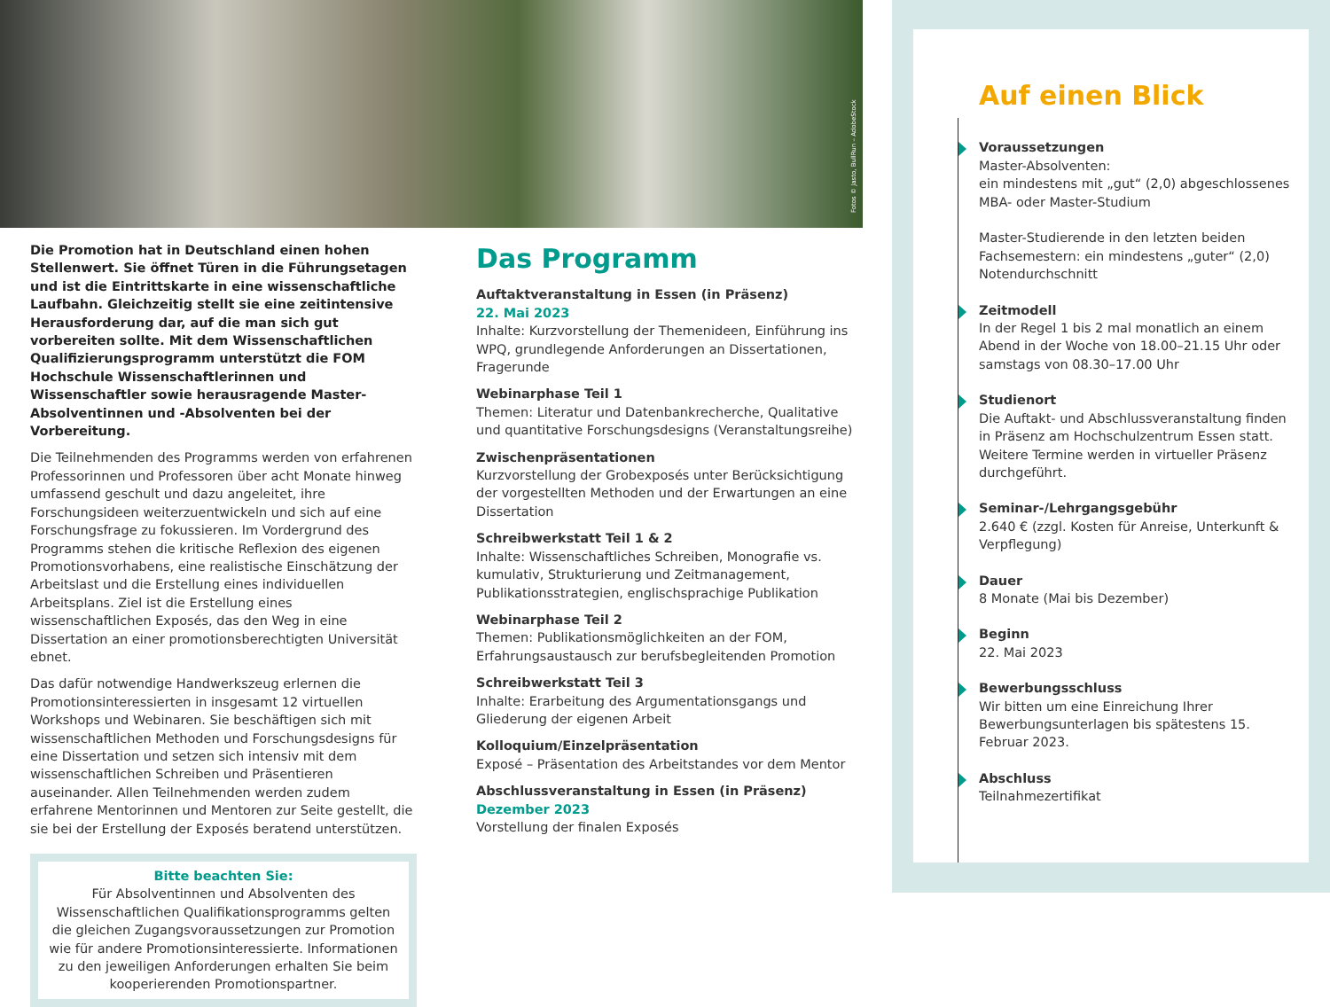Fotos © Jasto, BullRun – AdobeStock
Die Promotion hat in Deutschland einen hohen Stellenwert. Sie öffnet Türen in die Führungsetagen und ist die Eintrittskarte in eine wissenschaftliche Laufbahn. Gleichzeitig stellt sie eine zeitintensive Herausforderung dar, auf die man sich gut vorbereiten sollte. Mit dem Wissenschaftlichen Qualifizierungsprogramm unterstützt die FOM Hochschule Wissenschaftlerinnen und Wissenschaftler sowie herausragende Master-Absolventinnen und -Absolventen bei der Vorbereitung.
Die Teilnehmenden des Programms werden von erfahrenen Professorinnen und Professoren über acht Monate hinweg umfassend geschult und dazu angeleitet, ihre Forschungsideen weiterzuentwickeln und sich auf eine Forschungsfrage zu fokussieren. Im Vordergrund des Programms stehen die kritische Reflexion des eigenen Promotionsvorhabens, eine realistische Einschätzung der Arbeitslast und die Erstellung eines individuellen Arbeitsplans. Ziel ist die Erstellung eines wissenschaftlichen Exposés, das den Weg in eine Dissertation an einer promotionsberechtigten Universität ebnet.
Das dafür notwendige Handwerkszeug erlernen die Promotionsinteressierten in insgesamt 12 virtuellen Workshops und Webinaren. Sie beschäftigen sich mit wissenschaftlichen Methoden und Forschungsdesigns für eine Dissertation und setzen sich intensiv mit dem wissenschaftlichen Schreiben und Präsentieren auseinander. Allen Teilnehmenden werden zudem erfahrene Mentorinnen und Mentoren zur Seite gestellt, die sie bei der Erstellung der Exposés beratend unterstützen.
Bitte beachten Sie:
Für Absolventinnen und Absolventen des Wissenschaftlichen Qualifikationsprogramms gelten die gleichen Zugangsvoraussetzungen zur Promotion wie für andere Promotionsinteressierte. Informationen zu den jeweiligen Anforderungen erhalten Sie beim kooperierenden Promotionspartner.
Das Programm
Auftaktveranstaltung in Essen (in Präsenz)
22. Mai 2023
Inhalte: Kurzvorstellung der Themenideen, Einführung ins WPQ, grundlegende Anforderungen an Dissertationen, Fragerunde
Webinarphase Teil 1
Themen: Literatur und Datenbankrecherche, Qualitative und quantitative Forschungsdesigns (Veranstaltungsreihe)
Zwischenpräsentationen
Kurzvorstellung der Grobexposés unter Berücksichtigung der vorgestellten Methoden und der Erwartungen an eine Dissertation
Schreibwerkstatt Teil 1 & 2
Inhalte: Wissenschaftliches Schreiben, Monografie vs. kumulativ, Strukturierung und Zeitmanagement, Publikationsstrategien, englischsprachige Publikation
Webinarphase Teil 2
Themen: Publikationsmöglichkeiten an der FOM, Erfahrungsaustausch zur berufsbegleitenden Promotion
Schreibwerkstatt Teil 3
Inhalte: Erarbeitung des Argumentationsgangs und Gliederung der eigenen Arbeit
Kolloquium/Einzelpräsentation
Exposé – Präsentation des Arbeitstandes vor dem Mentor
Abschlussveranstaltung in Essen (in Präsenz)
Dezember 2023
Vorstellung der finalen Exposés
Auf einen Blick
Voraussetzungen
Master-Absolventen:
ein mindestens mit „gut“ (2,0) abgeschlossenes MBA- oder Master-Studium
Master-Studierende in den letzten beiden Fachsemestern: ein mindestens „guter“ (2,0) Notendurchschnitt
Zeitmodell
In der Regel 1 bis 2 mal monatlich an einem Abend in der Woche von 18.00–21.15 Uhr oder samstags von 08.30–17.00 Uhr
Studienort
Die Auftakt- und Abschlussveranstaltung finden in Präsenz am Hochschulzentrum Essen statt. Weitere Termine werden in virtueller Präsenz durchgeführt.
Seminar-/Lehrgangsgebühr
2.640 € (zzgl. Kosten für Anreise, Unterkunft & Verpflegung)
Dauer
8 Monate (Mai bis Dezember)
Beginn
22. Mai 2023
Bewerbungsschluss
Wir bitten um eine Einreichung Ihrer Bewerbungsunterlagen bis spätestens 15. Februar 2023.
Abschluss
Teilnahmezertifikat